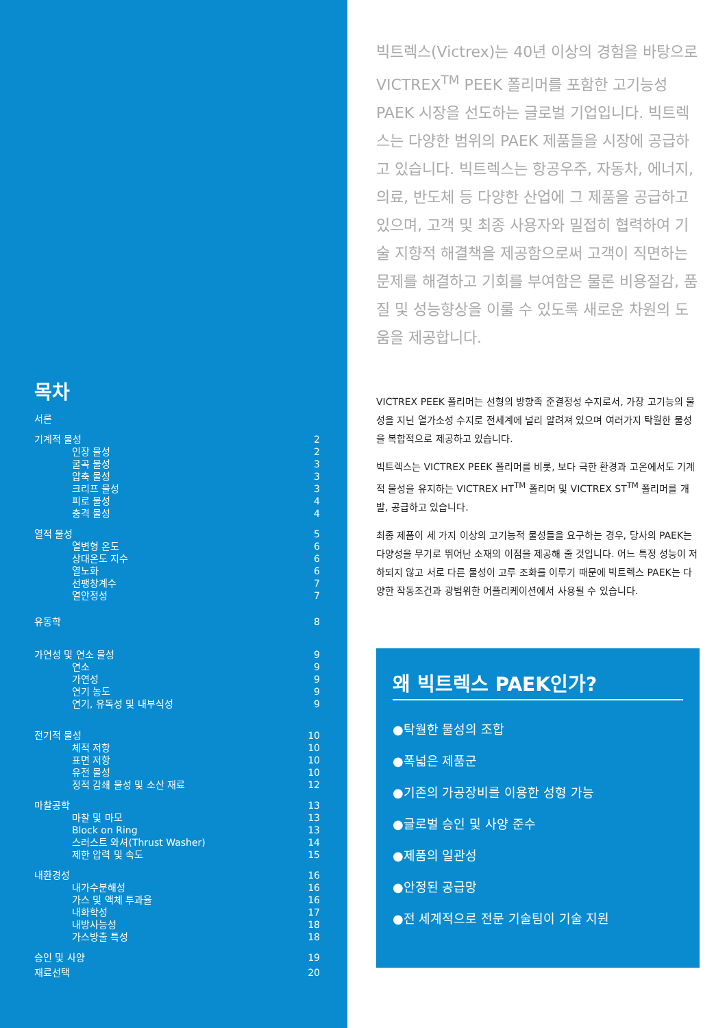목차
| 서론 | |
| 기계적 물성 | 2 |
| 인장 물성 | 2 |
| 굴곡 물성 | 3 |
| 압축 물성 | 3 |
| 크리프 물성 | 3 |
| 피로 물성 | 4 |
| 충격 물성 | 4 |
| 열적 물성 | 5 |
| 열변형 온도 | 6 |
| 상대온도 지수 | 6 |
| 열노화 | 6 |
| 선팽창계수 | 7 |
| 열안정성 | 7 |
| 유동학 | 8 |
| 가연성 및 연소 물성 | 9 |
| 연소 | 9 |
| 가연성 | 9 |
| 연기 농도 | 9 |
| 연기, 유독성 및 내부식성 | 9 |
| 전기적 물성 | 10 |
| 체적 저항 | 10 |
| 표면 저항 | 10 |
| 유전 물성 | 10 |
| 정적 감쇄 물성 및 소산 재료 | 12 |
| 마찰공학 | 13 |
| 마찰 및 마모 | 13 |
| Block on Ring | 13 |
| 스러스트 와셔(Thrust Washer) | 14 |
| 제한 압력 및 속도 | 15 |
| 내환경성 | 16 |
| 내가수분해성 | 16 |
| 가스 및 액체 투과율 | 16 |
| 내화학성 | 17 |
| 내방사능성 | 18 |
| 가스방출 특성 | 18 |
| 승인 및 사양 | 19 |
| 재료선택 | 20 |
빅트렉스(Victrex)는 40년 이상의 경험을 바탕으로 VICTREX<sup>TM</sup> PEEK 폴리머를 포함한 고기능성 PAEK 시장을 선도하는 글로벌 기업입니다. 빅트렉스는 다양한 범위의 PAEK 제품들을 시장에 공급하고 있습니다. 빅트렉스는 항공우주, 자동차, 에너지, 의료, 반도체 등 다양한 산업에 그 제품을 공급하고 있으며, 고객 및 최종 사용자와 밀접히 협력하여 기술 지향적 해결책을 제공함으로써 고객이 직면하는 문제를 해결하고 기회를 부여함은 물론 비용절감, 품질 및 성능향상을 이룰 수 있도록 새로운 차원의 도움을 제공합니다.
VICTREX PEEK 폴리머는 선형의 방향족 준결정성 수지로서, 가장 고기능의 물성을 지닌 열가소성 수지로 전세계에 널리 알려져 있으며 여러가지 탁월한 물성을 복합적으로 제공하고 있습니다.
빅트렉스는 VICTREX PEEK 폴리머를 비롯, 보다 극한 환경과 고온에서도 기계적 물성을 유지하는 VICTREX HT<sup>TM</sup> 폴리머 및 VICTREX ST<sup>TM</sup> 폴리머를 개발, 공급하고 있습니다.
최종 제품이 세 가지 이상의 고기능적 물성들을 요구하는 경우, 당사의 PAEK는 다양성을 무기로 뛰어난 소재의 이점을 제공해 줄 것입니다. 어느 특정 성능이 저하되지 않고 서로 다른 물성이 고루 조화를 이루기 때문에 빅트렉스 PAEK는 다양한 작동조건과 광범위한 어플리케이션에서 사용될 수 있습니다.
왜 빅트렉스 PAEK인가?
●탁월한 물성의 조합
●폭넓은 제품군
●기존의 가공장비를 이용한 성형 가능
●글로벌 승인 및 사양 준수
●제품의 일관성
●안정된 공급망
●전 세계적으로 전문 기술팀이 기술 지원